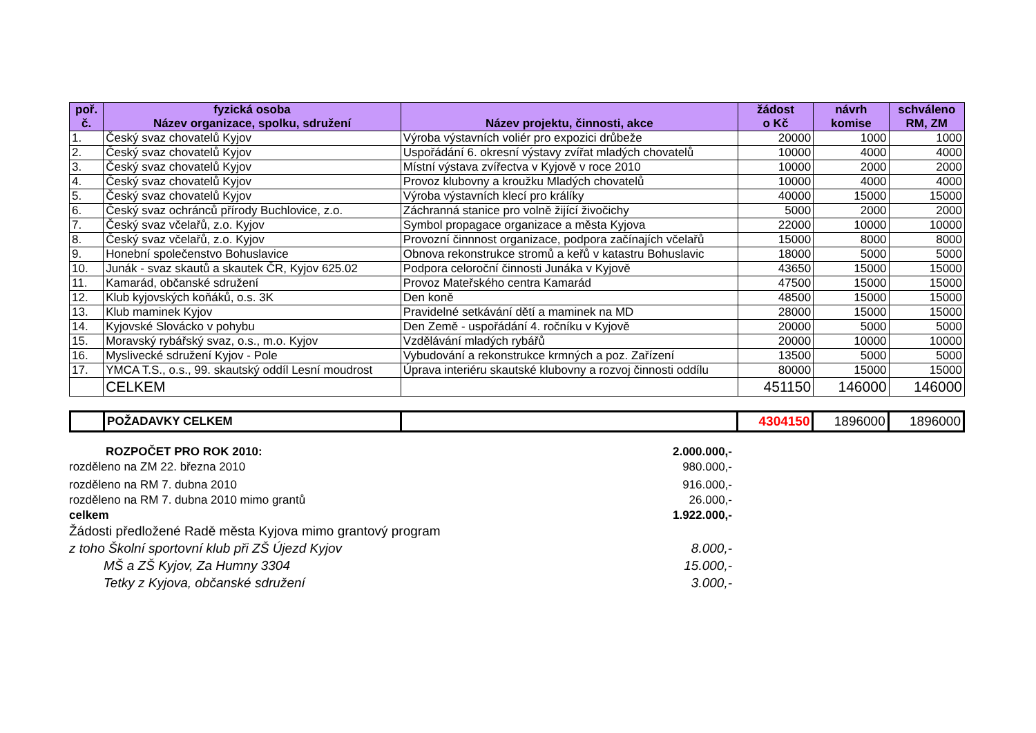| poř. č. | fyzická osoba Název organizace, spolku, sdružení | Název projektu, činnosti, akce | žádost o Kč | návrh komise | schváleno RM, ZM |
| --- | --- | --- | --- | --- | --- |
| 1. | Český svaz chovatelů Kyjov | Výroba výstavních voliér pro expozici drůbeže | 20000 | 1000 | 1000 |
| 2. | Český svaz chovatelů Kyjov | Uspořádání 6. okresní výstavy zvířat mladých chovatelů | 10000 | 4000 | 4000 |
| 3. | Český svaz chovatelů Kyjov | Místní výstava zvířectva v Kyjově v roce 2010 | 10000 | 2000 | 2000 |
| 4. | Český svaz chovatelů Kyjov | Provoz klubovny a kroužku Mladých chovatelů | 10000 | 4000 | 4000 |
| 5. | Český svaz chovatelů Kyjov | Výroba výstavních klecí pro králíky | 40000 | 15000 | 15000 |
| 6. | Český svaz ochránců přírody Buchlovice, z.o. | Záchranná stanice pro volně žijící živočichy | 5000 | 2000 | 2000 |
| 7. | Český svaz včelařů, z.o. Kyjov | Symbol propagace organizace a města Kyjova | 22000 | 10000 | 10000 |
| 8. | Český svaz včelařů, z.o. Kyjov | Provozní činnnost organizace, podpora začínajích včelařů | 15000 | 8000 | 8000 |
| 9. | Honební společenstvo Bohuslavice | Obnova rekonstrukce stromů a keřů v katastru Bohuslavic | 18000 | 5000 | 5000 |
| 10. | Junák - svaz skautů a skautek ČR, Kyjov 625.02 | Podpora celoroční činnosti Junáka v Kyjově | 43650 | 15000 | 15000 |
| 11. | Kamarád, občanské sdružení | Provoz Mateřského centra Kamarád | 47500 | 15000 | 15000 |
| 12. | Klub kyjovských koňáků, o.s. 3K | Den koně | 48500 | 15000 | 15000 |
| 13. | Klub maminek Kyjov | Pravidelné setkávání dětí a maminek na MD | 28000 | 15000 | 15000 |
| 14. | Kyjovské Slovácko v pohybu | Den Země - uspořádání 4. ročníku v Kyjově | 20000 | 5000 | 5000 |
| 15. | Moravský rybářský svaz, o.s., m.o. Kyjov | Vzdělávání mladých rybářů | 20000 | 10000 | 10000 |
| 16. | Myslivecké sdružení Kyjov - Pole | Vybudování a rekonstrukce krmných a poz. Zařízení | 13500 | 5000 | 5000 |
| 17. | YMCA T.S., o.s., 99. skautský oddíl Lesní moudrost | Úprava interiéru skautské klubovny a rozvoj činnosti oddílu | 80000 | 15000 | 15000 |
| | CELKEM | | 451150 | 146000 | 146000 |
| | POŽADAVKY CELKEM | | 4304150 | 1896000 | 1896000 |
ROZPOČET PRO ROK 2010: 2.000.000,-
rozděleno na ZM 22. března 2010 980.000,-
rozděleno na RM 7. dubna 2010 916.000,-
rozděleno na RM 7. dubna 2010 mimo grantů 26.000,-
celkem 1.922.000,-
Žádosti předložené Radě města Kyjova mimo grantový program
z toho Školní sportovní klub při ZŠ Újezd Kyjov 8.000,-
MŠ a ZŠ Kyjov, Za Humny 3304 15.000,-
Tetky z Kyjova, občanské sdružení 3.000,-